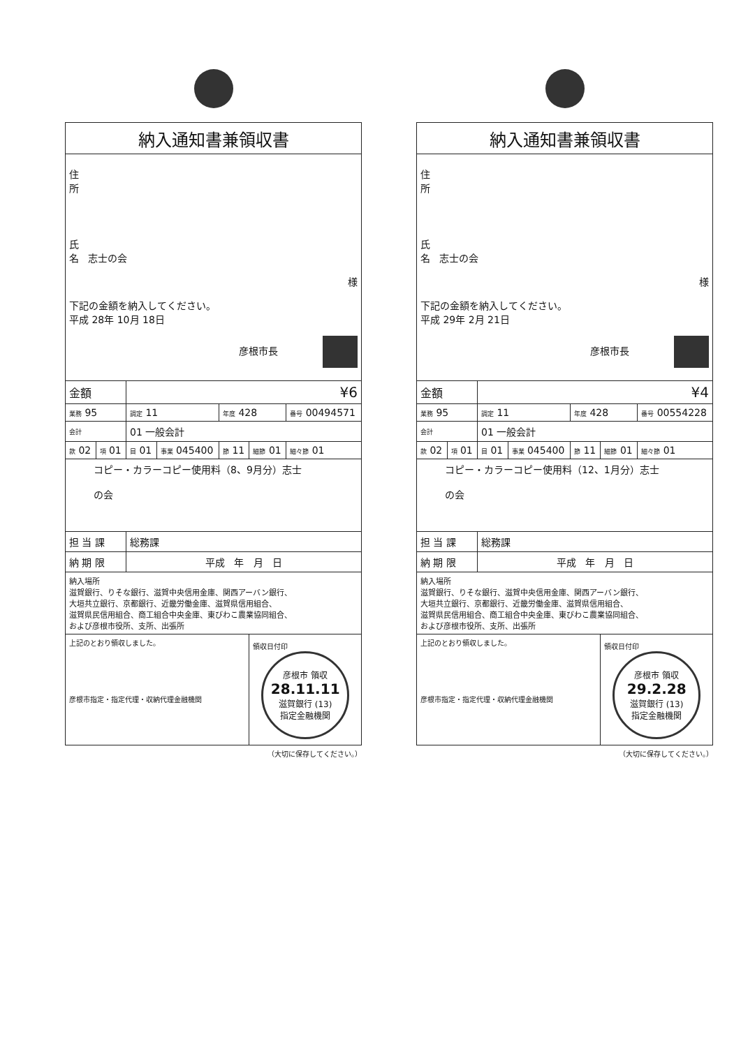| 納入通知書兼領収書 | | | | | | |
| 住 所 氏 名 志士の会 様 下記の金額を納入してください。 平成 28年 10月 18日 彦根市長 | | | | | | |
| 金額 | | ¥6 | | | | |
| 業務 95 | | 調定 11 | | 年度 428 | | 番号 00494571 |
| 会計 | | 01 一般会計 | | | | |
| 款 02 | 項 01 | 目 01 | 事業 045400 | 節 11 | 細節 01 | 細々節 01 |
| コピー・カラーコピー使用料（8、9月分）志士 の会 | | | | | | |
| 担 当 課 | | 総務課 | | | | |
| 納 期 限 | | 平成 年 月 日 | | | | |
| 納入場所 滋賀銀行、りそな銀行、滋賀中央信用金庫、関西アーバン銀行、 大垣共立銀行、京都銀行、近畿労働金庫、滋賀県信用組合、 滋賀県民信用組合、商工組合中央金庫、東びわこ農業協同組合、 および彦根市役所、支所、出張所 | | | | | | |
| 上記のとおり領収しました。 彦根市指定・指定代理・収納代理金融機関 | | | | | 領収日付印 彦根市 領収 28.11.11 滋賀銀行 (13) 指定金融機関 | |
（大切に保存してください。）
| 納入通知書兼領収書 | | | | | | |
| 住 所 氏 名 志士の会 様 下記の金額を納入してください。 平成 29年 2月 21日 彦根市長 | | | | | | |
| 金額 | | ¥4 | | | | |
| 業務 95 | | 調定 11 | | 年度 428 | | 番号 00554228 |
| 会計 | | 01 一般会計 | | | | |
| 款 02 | 項 01 | 目 01 | 事業 045400 | 節 11 | 細節 01 | 細々節 01 |
| コピー・カラーコピー使用料（12、1月分）志士 の会 | | | | | | |
| 担 当 課 | | 総務課 | | | | |
| 納 期 限 | | 平成 年 月 日 | | | | |
| 納入場所 滋賀銀行、りそな銀行、滋賀中央信用金庫、関西アーバン銀行、 大垣共立銀行、京都銀行、近畿労働金庫、滋賀県信用組合、 滋賀県民信用組合、商工組合中央金庫、東びわこ農業協同組合、 および彦根市役所、支所、出張所 | | | | | | |
| 上記のとおり領収しました。 彦根市指定・指定代理・収納代理金融機関 | | | | | 領収日付印 彦根市 領収 29.2.28 滋賀銀行 (13) 指定金融機関 | |
（大切に保存してください。）